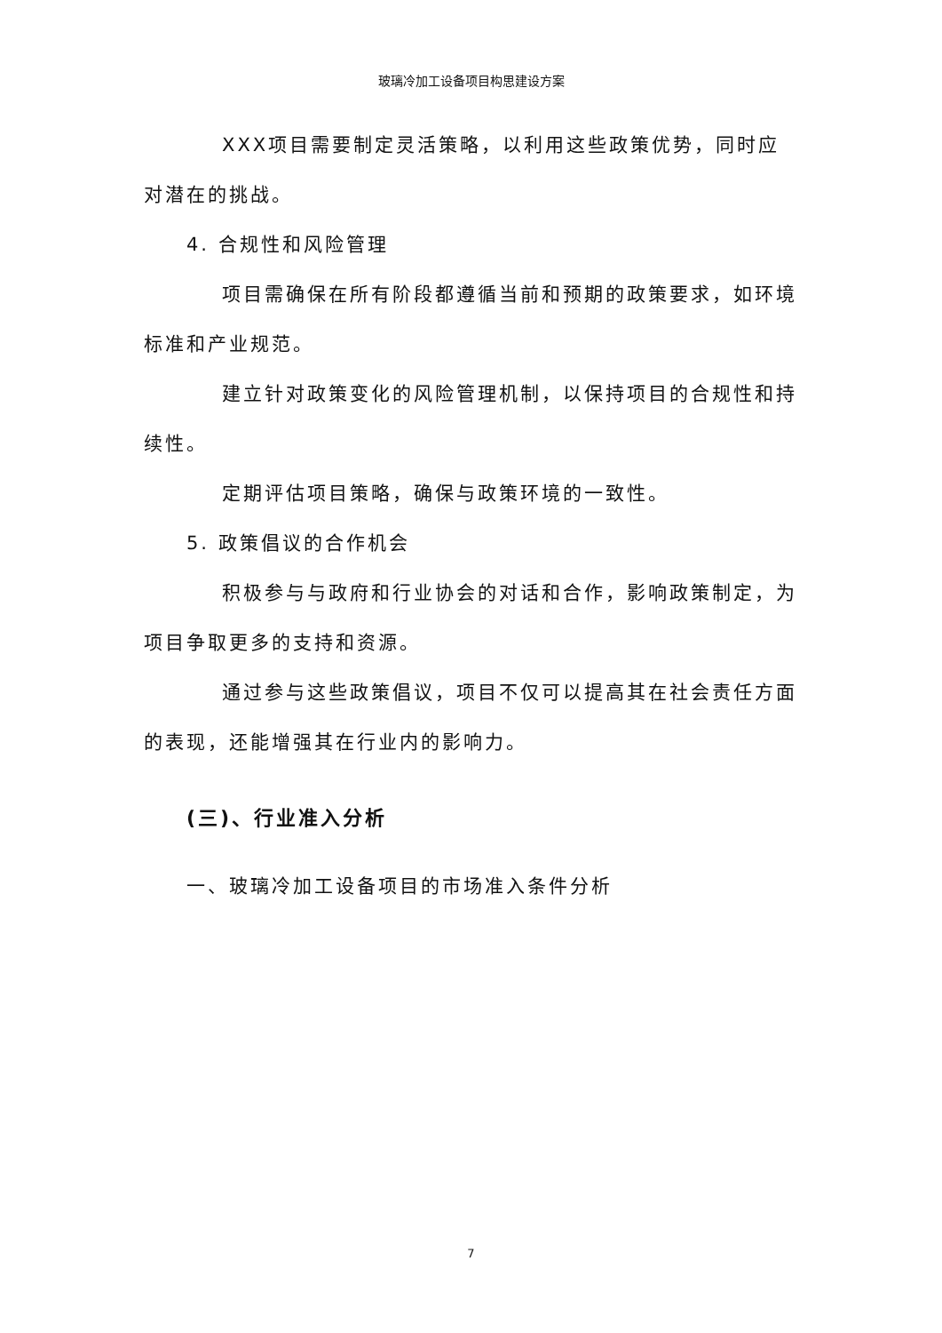玻璃冷加工设备项目构思建设方案
XXX项目需要制定灵活策略，以利用这些政策优势，同时应对潜在的挑战。
4. 合规性和风险管理
项目需确保在所有阶段都遵循当前和预期的政策要求，如环境标准和产业规范。
建立针对政策变化的风险管理机制，以保持项目的合规性和持续性。
定期评估项目策略，确保与政策环境的一致性。
5. 政策倡议的合作机会
积极参与与政府和行业协会的对话和合作，影响政策制定，为项目争取更多的支持和资源。
通过参与这些政策倡议，项目不仅可以提高其在社会责任方面的表现，还能增强其在行业内的影响力。
(三)、行业准入分析
一、玻璃冷加工设备项目的市场准入条件分析
7